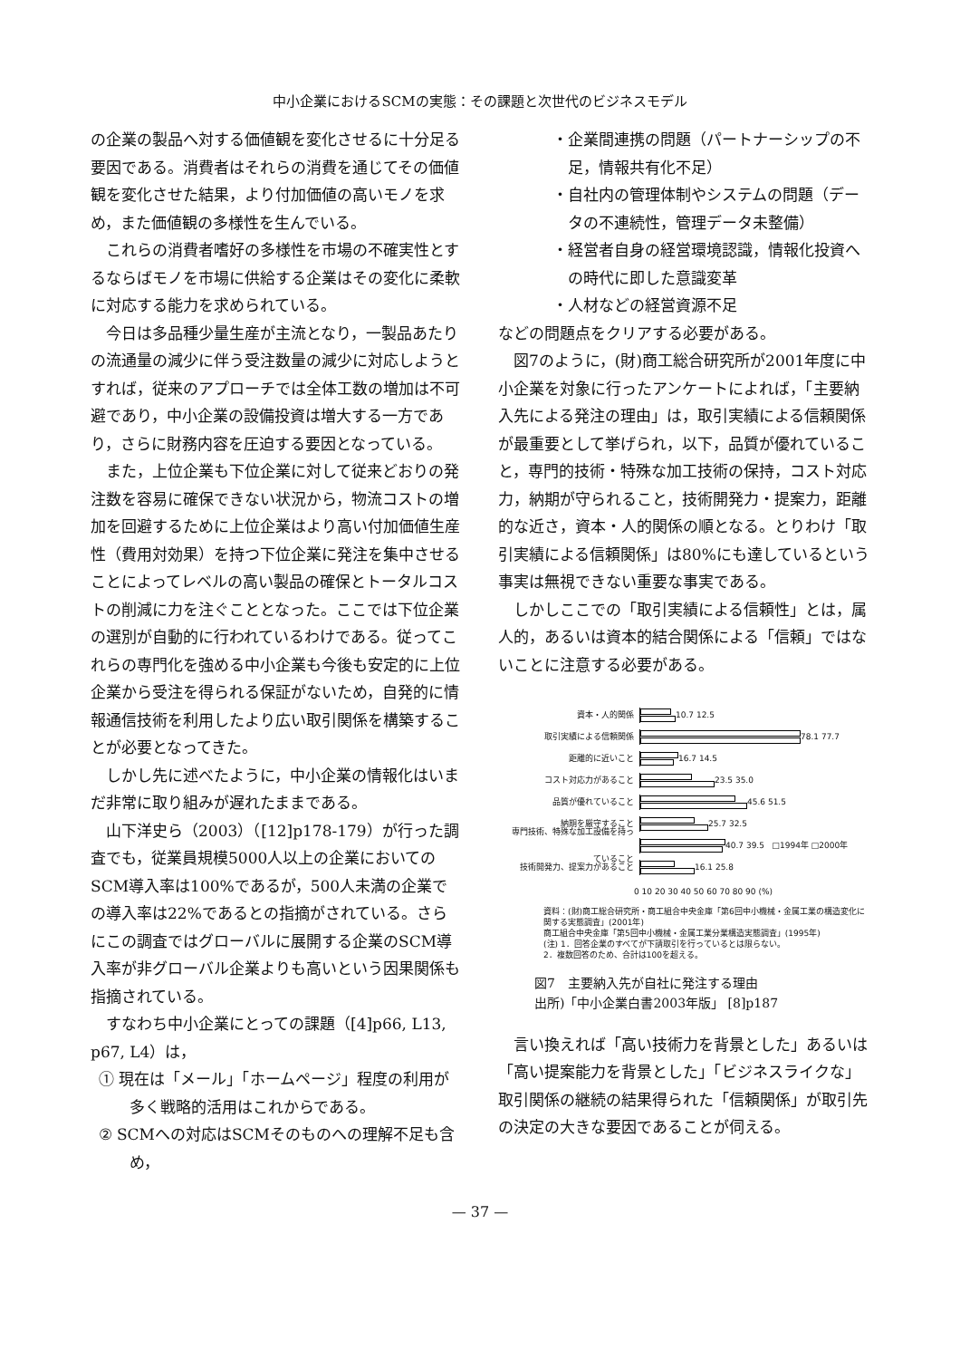中小企業におけるSCMの実態：その課題と次世代のビジネスモデル
の企業の製品へ対する価値観を変化させるに十分足る要因である。消費者はそれらの消費を通じてその価値観を変化させた結果，より付加価値の高いモノを求め，また価値観の多様性を生んでいる。
これらの消費者嗜好の多様性を市場の不確実性とするならばモノを市場に供給する企業はその変化に柔軟に対応する能力を求められている。
今日は多品種少量生産が主流となり，一製品あたりの流通量の減少に伴う受注数量の減少に対応しようとすれば，従来のアプローチでは全体工数の増加は不可避であり，中小企業の設備投資は増大する一方であり，さらに財務内容を圧迫する要因となっている。
また，上位企業も下位企業に対して従来どおりの発注数を容易に確保できない状況から，物流コストの増加を回避するために上位企業はより高い付加価値生産性（費用対効果）を持つ下位企業に発注を集中させることによってレベルの高い製品の確保とトータルコストの削減に力を注ぐこととなった。ここでは下位企業の選別が自動的に行われているわけである。従ってこれらの専門化を強める中小企業も今後も安定的に上位企業から受注を得られる保証がないため，自発的に情報通信技術を利用したより広い取引関係を構築することが必要となってきた。
しかし先に述べたように，中小企業の情報化はいまだ非常に取り組みが遅れたままである。
山下洋史ら（2003）（[12]p178-179）が行った調査でも，従業員規模5000人以上の企業においてのSCM導入率は100%であるが，500人未満の企業での導入率は22%であるとの指摘がされている。さらにこの調査ではグローバルに展開する企業のSCM導入率が非グローバル企業よりも高いという因果関係も指摘されている。
すなわち中小企業にとっての課題（[4]p66, L13, p67, L4）は，
① 現在は「メール」「ホームページ」程度の利用が多く戦略的活用はこれからである。
② SCMへの対応はSCMそのものへの理解不足も含め，
・企業間連携の問題（パートナーシップの不足，情報共有化不足）
・自社内の管理体制やシステムの問題（データの不連続性，管理データ未整備）
・経営者自身の経営環境認識，情報化投資への時代に即した意識変革
・人材などの経営資源不足
などの問題点をクリアする必要がある。
図7のように，(財)商工総合研究所が2001年度に中小企業を対象に行ったアンケートによれば，「主要納入先による発注の理由」は，取引実績による信頼関係が最重要として挙げられ，以下，品質が優れていること，専門的技術・特殊な加工技術の保持，コスト対応力，納期が守られること，技術開発力・提案力，距離的な近さ，資本・人的関係の順となる。とりわけ「取引実績による信頼関係」は80%にも達しているという事実は無視できない重要な事実である。
しかしここでの「取引実績による信頼性」とは，属人的，あるいは資本的結合関係による「信頼」ではないことに注意する必要がある。
資本・人的関係 10.7 12.5
取引実績による信頼関係 78.1 77.7
距離的に近いこと 16.7 14.5
コスト対応力があること 23.5 35.0
品質が優れていること 45.6 51.5
納期を厳守すること 25.7 32.5
専門技術、特殊な加工設備を持っていること
40.7 39.5 □1994年 □2000年
技術開発力、提案力があること 16.1 25.8
0 10 20 30 40 50 60 70 80 90 (%)
資料：(財)商工総合研究所・商工組合中央金庫「第6回中小機械・金属工業の構造変化に関する実態調査」(2001年)
商工組合中央金庫「第5回中小機械・金属工業分業構造実態調査」(1995年)
(注) 1．回答企業のすべてが下請取引を行っているとは限らない。
2．複数回答のため、合計は100を超える。
図7　主要納入先が自社に発注する理由
出所)「中小企業白書2003年版」 [8]p187
言い換えれば「高い技術力を背景とした」あるいは「高い提案能力を背景とした」「ビジネスライクな」取引関係の継続の結果得られた「信頼関係」が取引先の決定の大きな要因であることが伺える。
— 37 —